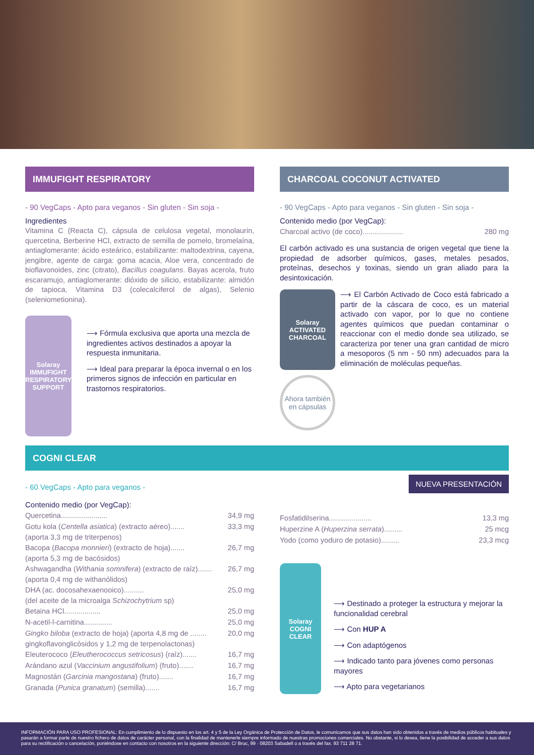IMMUFIGHT RESPIRATORY
- 90 VegCaps - Apto para veganos - Sin gluten - Sin soja -
Ingredientes
Vitamina C (Reacta C), cápsula de celulosa vegetal, monolaurin, quercetina, Berberine HCl, extracto de semilla de pomelo, bromelaína, antiaglomerante: ácido esteárico, estabilizante: maltodextrina, cayena, jengibre, agente de carga: goma acacia, Aloe vera, concentrado de bioflavonoides, zinc (citrato), Bacillus coagulans. Bayas acerola, fruto escaramujo, antiaglomerante: dióxido de silicio, estabilizante: almidón de tapioca, Vitamina D3 (colecalciferol de algas), Selenio (seleniometionina).
Solaray IMMUFIGHT RESPIRATORY SUPPORT
⟶ Fórmula exclusiva que aporta una mezcla de ingredientes activos destinados a apoyar la respuesta inmunitaria.
⟶ Ideal para preparar la época invernal o en los primeros signos de infección en particular en trastornos respiratorios.
CHARCOAL COCONUT ACTIVATED
- 90 VegCaps - Apto para veganos - Sin gluten - Sin soja -
Contenido medio (por VegCap):
Charcoal activo (de coco).................... 280 mg
El carbón activado es una sustancia de origen vegetal que tiene la propiedad de adsorber químicos, gases, metales pesados, proteínas, desechos y toxinas, siendo un gran aliado para la desintoxicación.
Solaray ACTIVATED CHARCOAL
Ahora también en cápsulas
⟶ El Carbón Activado de Coco está fabricado a partir de la cáscara de coco, es un material activado con vapor, por lo que no contiene agentes químicos que puedan contaminar o reaccionar con el medio donde sea utilizado, se caracteriza por tener una gran cantidad de micro a mesoporos (5 nm - 50 nm) adecuados para la eliminación de moléculas pequeñas.
COGNI CLEAR
- 60 VegCaps - Apto para veganos -
Contenido medio (por VegCap):
Quercetina....................... 34,9 mg
Gotu kola (Centella asiatica) (extracto aéreo)....... 33,3 mg
(aporta 3,3 mg de triterpenos)
Bacopa (Bacopa monnieri) (extracto de hoja)....... 26,7 mg
(aporta 5,3 mg de bacósidos)
Ashwagandha (Withania somnifera) (extracto de raíz)....... 26,7 mg
(aporta 0,4 mg de withanólidos)
DHA (ac. docosahexaenooico).......... 25,0 mg
(del aceite de la microalga Schizochytrium sp)
Betaina HCl.................. 25,0 mg
N-acetil-l-carnitina.............. 25,0 mg
Gingko biloba (extracto de hoja) (aporta 4,8 mg de ........ 20,0 mg
gingkoflavonglicósidos y 1,2 mg de terpenolactonas)
Eleuterococo (Eleutherococcus setricosus) (raíz)....... 16,7 mg
Arándano azul (Vaccinium angustifolium) (fruto)....... 16,7 mg
Magnostán (Garcinia mangostana) (fruto)....... 16,7 mg
Granada (Punica granatum) (semilla)....... 16,7 mg
NUEVA PRESENTACIÓN
Fosfatidilserina..................... 13,3 mg
Huperzine A (Huperzina serrata)......... 25 mcg
Yodo (como yoduro de potasio)......... 23,3 mcg
Solaray COGNI CLEAR
⟶ Destinado a proteger la estructura y mejorar la funcionalidad cerebral
⟶ Con HUP A
⟶ Con adaptógenos
⟶ Indicado tanto para jóvenes como personas mayores
⟶ Apto para vegetarianos
INFORMACIÓN PARA USO PROFESIONAL: En cumplimiento de lo dispuesto en los art. 4 y 5 de la Ley Orgánica de Protección de Datos, le comunicamos que sus datos han sido obtenidos a través de medios públicos habituales y pasarán a formar parte de nuestro fichero de datos de carácter personal, con la finalidad de mantenerle siempre informado de nuestras promociones comerciales. No obstante, si lo desea, tiene la posibilidad de acceder a sus datos para su rectificación o cancelación, poniéndose en contacto con nosotros en la siguiente dirección: C/ Bruc, 99 · 08203 Sabadell o a través del fax. 93 711 28 71.